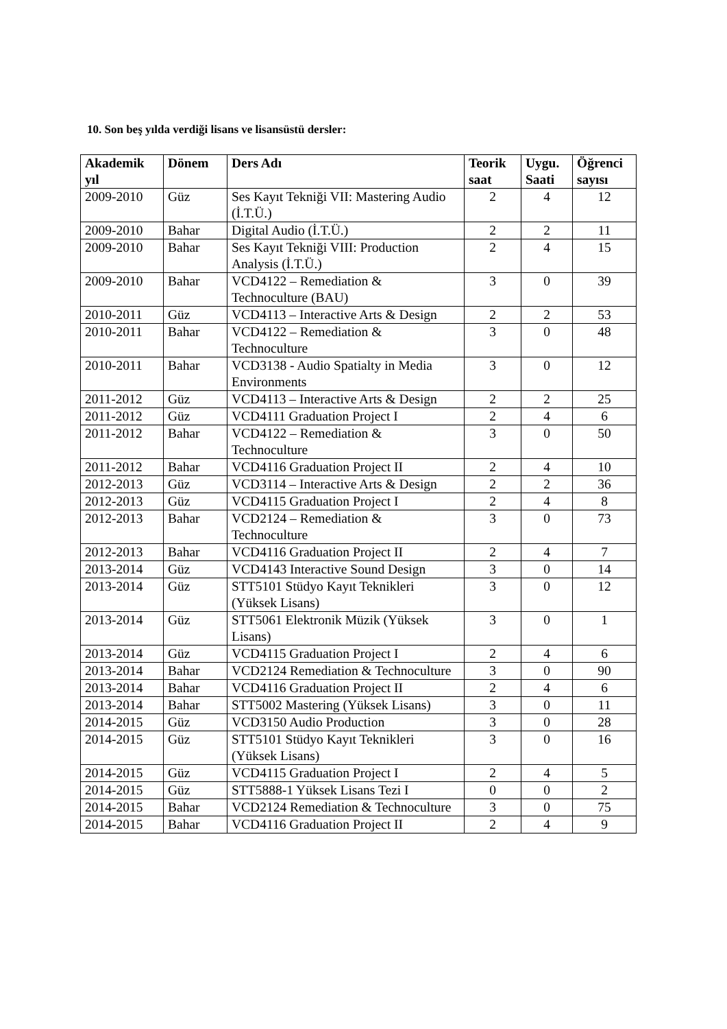10. Son beş yılda verdiği lisans ve lisansüstü dersler:
| Akademik yıl | Dönem | Ders Adı | Teorik saat | Uygu. Saati | Öğrenci sayısı |
| --- | --- | --- | --- | --- | --- |
| 2009-2010 | Güz | Ses Kayıt Tekniği VII: Mastering Audio (İ.T.Ü.) | 2 | 4 | 12 |
| 2009-2010 | Bahar | Digital Audio (İ.T.Ü.) | 2 | 2 | 11 |
| 2009-2010 | Bahar | Ses Kayıt Tekniği VIII: Production Analysis (İ.T.Ü.) | 2 | 4 | 15 |
| 2009-2010 | Bahar | VCD4122 – Remediation & Technoculture (BAU) | 3 | 0 | 39 |
| 2010-2011 | Güz | VCD4113 – Interactive Arts & Design | 2 | 2 | 53 |
| 2010-2011 | Bahar | VCD4122 – Remediation & Technoculture | 3 | 0 | 48 |
| 2010-2011 | Bahar | VCD3138 - Audio Spatialty in Media Environments | 3 | 0 | 12 |
| 2011-2012 | Güz | VCD4113 – Interactive Arts & Design | 2 | 2 | 25 |
| 2011-2012 | Güz | VCD4111 Graduation Project I | 2 | 4 | 6 |
| 2011-2012 | Bahar | VCD4122 – Remediation & Technoculture | 3 | 0 | 50 |
| 2011-2012 | Bahar | VCD4116 Graduation Project II | 2 | 4 | 10 |
| 2012-2013 | Güz | VCD3114 – Interactive Arts & Design | 2 | 2 | 36 |
| 2012-2013 | Güz | VCD4115 Graduation Project I | 2 | 4 | 8 |
| 2012-2013 | Bahar | VCD2124 – Remediation & Technoculture | 3 | 0 | 73 |
| 2012-2013 | Bahar | VCD4116 Graduation Project II | 2 | 4 | 7 |
| 2013-2014 | Güz | VCD4143 Interactive Sound Design | 3 | 0 | 14 |
| 2013-2014 | Güz | STT5101 Stüdyo Kayıt Teknikleri (Yüksek Lisans) | 3 | 0 | 12 |
| 2013-2014 | Güz | STT5061 Elektronik Müzik (Yüksek Lisans) | 3 | 0 | 1 |
| 2013-2014 | Güz | VCD4115 Graduation Project I | 2 | 4 | 6 |
| 2013-2014 | Bahar | VCD2124 Remediation & Technoculture | 3 | 0 | 90 |
| 2013-2014 | Bahar | VCD4116 Graduation Project II | 2 | 4 | 6 |
| 2013-2014 | Bahar | STT5002 Mastering (Yüksek Lisans) | 3 | 0 | 11 |
| 2014-2015 | Güz | VCD3150 Audio Production | 3 | 0 | 28 |
| 2014-2015 | Güz | STT5101 Stüdyo Kayıt Teknikleri (Yüksek Lisans) | 3 | 0 | 16 |
| 2014-2015 | Güz | VCD4115 Graduation Project I | 2 | 4 | 5 |
| 2014-2015 | Güz | STT5888-1 Yüksek Lisans Tezi I | 0 | 0 | 2 |
| 2014-2015 | Bahar | VCD2124 Remediation & Technoculture | 3 | 0 | 75 |
| 2014-2015 | Bahar | VCD4116 Graduation Project II | 2 | 4 | 9 |